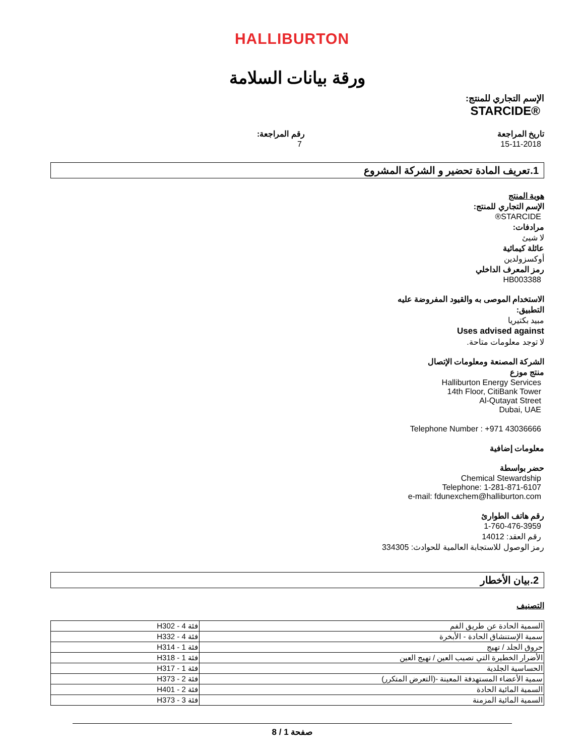HALLIBURTON
ورقة بيانات السلامة
الإسم التجاري للمنتج:
STARCIDE®
تاريخ المراجعة
15-11-2018
رقم المراجعة:
7
1.تعريف المادة تحضير و الشركة المشروع
هوية المنتج
الإسم التجاري للمنتج:
STARCIDE®
مرادفات:
لا شيئ
عائلة كيمائية
أوكسزولدين
رمز المعرف الداخلي
HB003388
الاستخدام الموصى به والقيود المفروضة عليه
التطبيق:
مبيد بكتيريا
Uses advised against
لا توجد معلومات متاحة.
الشركة المصنعة ومعلومات الإتصال
منتج موزع
Halliburton Energy Services
14th Floor, CitiBank Tower
Al-Qutayat Street
Dubai, UAE
Telephone Number : +971 43036666
معلومات إضافية
حضر بواسطة
Chemical Stewardship
Telephone: 1-281-871-6107
e-mail: fdunexchem@halliburton.com
رقم هاتف الطوارئ
1-760-476-3959
رقم العقد: 14012
رمز الوصول للاستجابة العالمية للحوادث: 334305
2.بيان الأخطار
التصنيف
| السمية الحادة عن طريق الفم | فئة 4 - H302 |
| سمية الإستنشاق الحادة - الأبخرة | فئة 4 - H332 |
| حروق الجلد / تهيج | فئة 1 - H314 |
| الأضرار الخطيرة التي تصيب العين / تهيج العين | فئة 1 - H318 |
| الحساسية الجلدية | فئة 1 - H317 |
| سمية الأعضاء المستهدفة المعينة -(التعرض المتكرر) | فئة 2 - H373 |
| السمية المائية الحادة | فئة 2 - H401 |
| السمية المائية المزمنة | فئة 3 - H373 |
صفحة 1 / 8